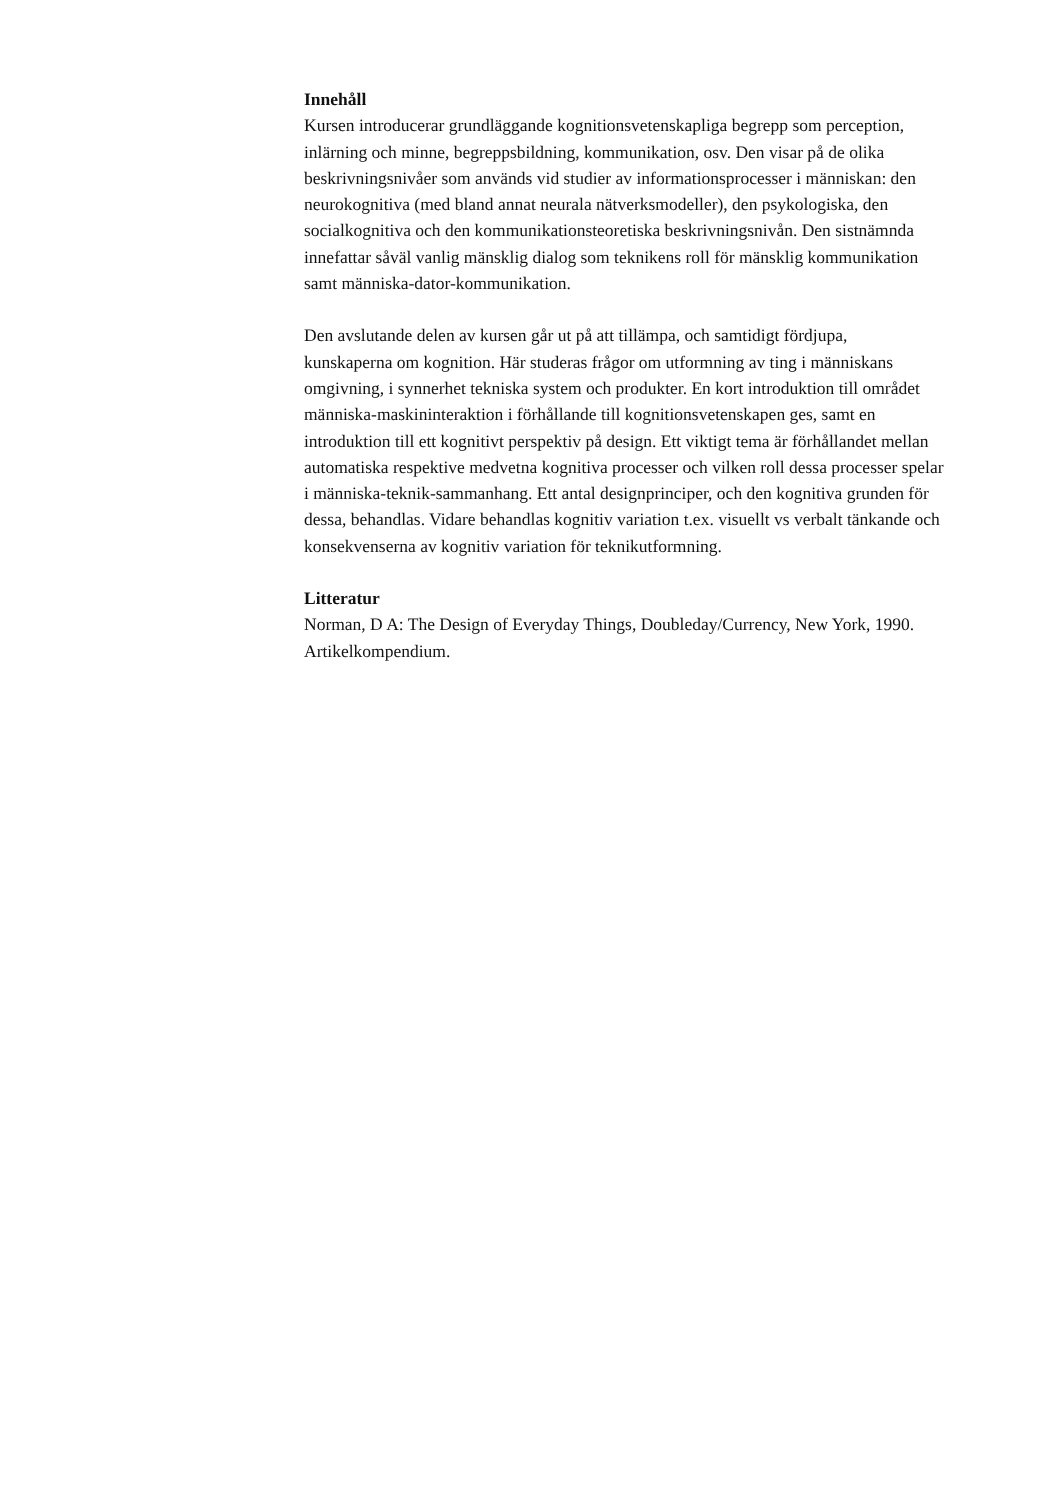Innehåll
Kursen introducerar grundläggande kognitionsvetenskapliga begrepp som perception,
inlärning och minne, begreppsbildning, kommunikation, osv. Den visar på de olika
beskrivningsnivåer som används vid studier av informationsprocesser i människan: den
neurokognitiva (med bland annat neurala nätverksmodeller), den psykologiska, den
socialkognitiva och den kommunikationsteoretiska beskrivningsnivån. Den sistnämnda
innefattar såväl vanlig mänsklig dialog som teknikens roll för mänsklig kommunikation
samt människa-dator-kommunikation.
Den avslutande delen av kursen går ut på att tillämpa, och samtidigt fördjupa,
kunskaperna om kognition. Här studeras frågor om utformning av ting i människans
omgivning, i synnerhet tekniska system och produkter. En kort introduktion till området
människa-maskininteraktion i förhållande till kognitionsvetenskapen ges, samt en
introduktion till ett kognitivt perspektiv på design. Ett viktigt tema är förhållandet mellan
automatiska respektive medvetna kognitiva processer och vilken roll dessa processer spelar
i människa-teknik-sammanhang. Ett antal designprinciper, och den kognitiva grunden för
dessa, behandlas. Vidare behandlas kognitiv variation t.ex. visuellt vs verbalt tänkande och
konsekvenserna av kognitiv variation för teknikutformning.
Litteratur
Norman, D A: The Design of Everyday Things, Doubleday/Currency, New York, 1990.
Artikelkompendium.